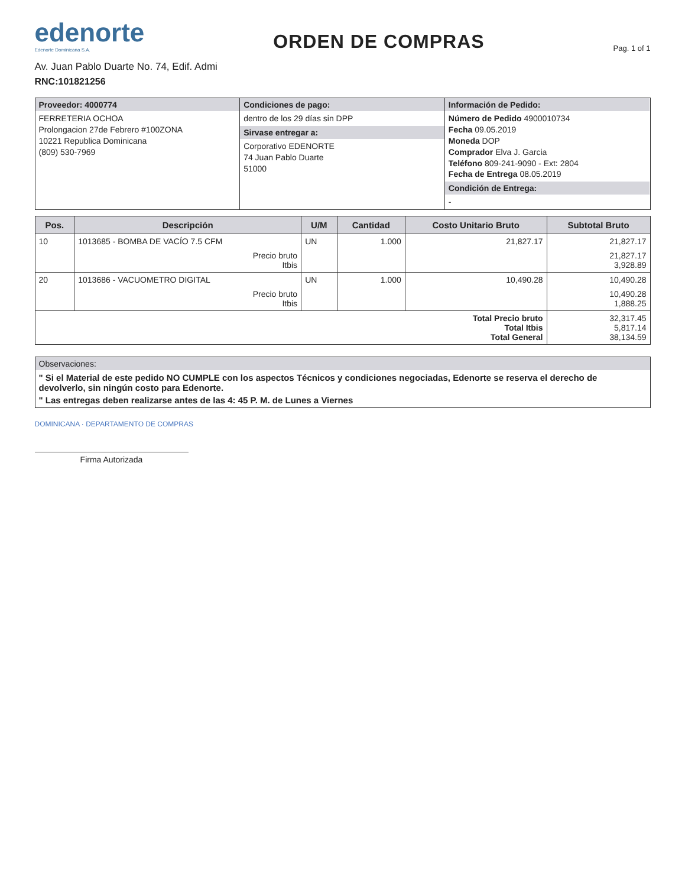edenorte
Edenorte Dominicana S.A.
ORDEN DE COMPRAS
Pag. 1 of 1
Av. Juan Pablo Duarte No. 74, Edif. Admi
RNC:101821256
Proveedor: 4000774
FERRETERIA OCHOA
Prolongacion 27de Febrero #100ZONA
10221 Republica Dominicana
(809) 530-7969
Condiciones de pago:
dentro de los 29 días sin DPP
Sirvase entregar a:
Corporativo EDENORTE
74 Juan Pablo Duarte
51000
Información de Pedido:
Número de Pedido 4900010734
Fecha 09.05.2019
Moneda DOP
Comprador Elva J. Garcia
Teléfono 809-241-9090 - Ext: 2804
Fecha de Entrega 08.05.2019
Condición de Entrega:
-
| Pos. | Descripción | U/M | Cantidad | Costo Unitario Bruto | Subtotal Bruto |
| --- | --- | --- | --- | --- | --- |
| 10 | 1013685 - BOMBA DE VACÍO 7.5 CFM | UN | 1.000 | 21,827.17 | 21,827.17 |
| | Precio bruto Itbis | | | | 21,827.17 3,928.89 |
| 20 | 1013686 - VACUOMETRO DIGITAL | UN | 1.000 | 10,490.28 | 10,490.28 |
| | Precio bruto Itbis | | | | 10,490.28 1,888.25 |
| Total Precio bruto Total Itbis Total General | | | | | 32,317.45 5,817.14 38,134.59 |
Observaciones:
" Si el Material de este pedido NO CUMPLE con los aspectos Técnicos y condiciones negociadas, Edenorte se reserva el derecho de devolverlo, sin ningún costo para Edenorte.
" Las entregas deben realizarse antes de las 4: 45 P. M. de Lunes a Viernes
DOMINICANA · DEPARTAMENTO DE COMPRAS
Firma Autorizada